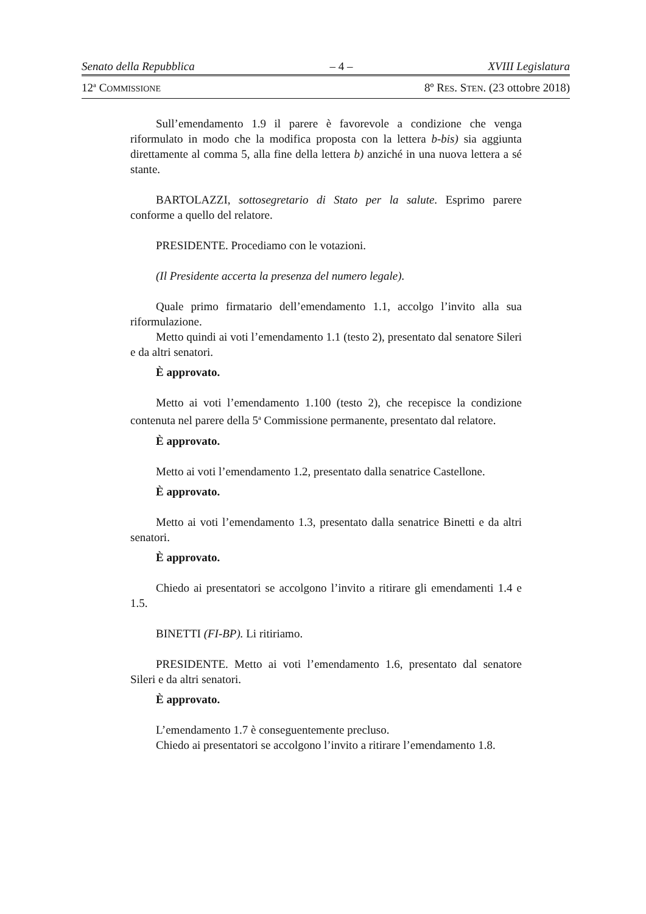Senato della Repubblica – 4 – XVIII Legislatura
12<sup>a</sup> COMMISSIONE 8º RES. STEN. (23 ottobre 2018)
Sull’emendamento 1.9 il parere è favorevole a condizione che venga riformulato in modo che la modifica proposta con la lettera b-bis) sia aggiunta direttamente al comma 5, alla fine della lettera b) anziché in una nuova lettera a sé stante.
BARTOLAZZI, sottosegretario di Stato per la salute. Esprimo parere conforme a quello del relatore.
PRESIDENTE. Procediamo con le votazioni.
(Il Presidente accerta la presenza del numero legale).
Quale primo firmatario dell’emendamento 1.1, accolgo l’invito alla sua riformulazione.
Metto quindi ai voti l’emendamento 1.1 (testo 2), presentato dal senatore Sileri e da altri senatori.
È approvato.
Metto ai voti l’emendamento 1.100 (testo 2), che recepisce la condizione contenuta nel parere della 5<sup>a</sup> Commissione permanente, presentato dal relatore.
È approvato.
Metto ai voti l’emendamento 1.2, presentato dalla senatrice Castellone.
È approvato.
Metto ai voti l’emendamento 1.3, presentato dalla senatrice Binetti e da altri senatori.
È approvato.
Chiedo ai presentatori se accolgono l’invito a ritirare gli emendamenti 1.4 e 1.5.
BINETTI (FI-BP). Li ritiriamo.
PRESIDENTE. Metto ai voti l’emendamento 1.6, presentato dal senatore Sileri e da altri senatori.
È approvato.
L’emendamento 1.7 è conseguentemente precluso.
Chiedo ai presentatori se accolgono l’invito a ritirare l’emendamento 1.8.